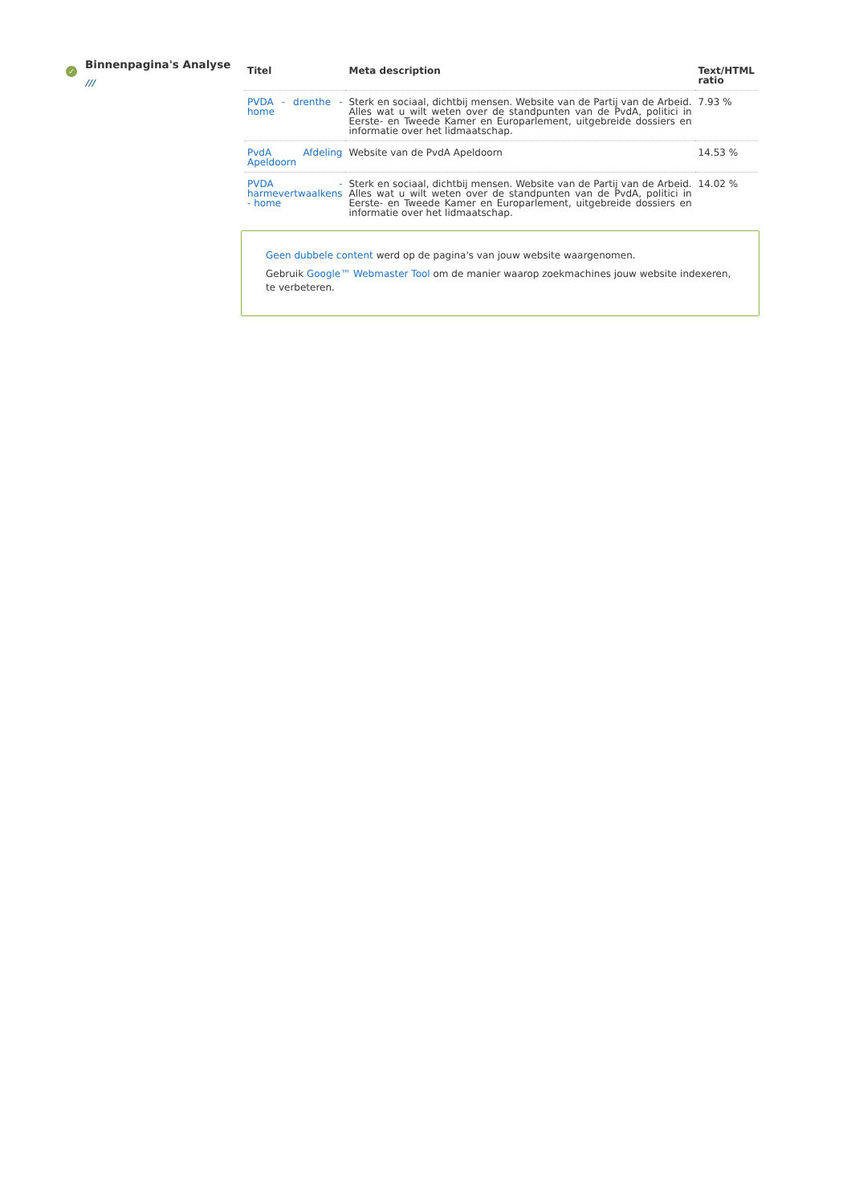✓
Binnenpagina's Analyse
///
| Titel | Meta description | Text/HTML ratio |
| --- | --- | --- |
| PVDA - drenthe - home | Sterk en sociaal, dichtbij mensen. Website van de Partij van de Arbeid. Alles wat u wilt weten over de standpunten van de PvdA, politici in Eerste- en Tweede Kamer en Europarlement, uitgebreide dossiers en informatie over het lidmaatschap. | 7.93 % |
| PvdA Afdeling Apeldoorn | Website van de PvdA Apeldoorn | 14.53 % |
| PVDA - harmevertwaalkens - home | Sterk en sociaal, dichtbij mensen. Website van de Partij van de Arbeid. Alles wat u wilt weten over de standpunten van de PvdA, politici in Eerste- en Tweede Kamer en Europarlement, uitgebreide dossiers en informatie over het lidmaatschap. | 14.02 % |
Geen dubbele content werd op de pagina's van jouw website waargenomen.
Gebruik Google™ Webmaster Tool om de manier waarop zoekmachines jouw website indexeren, te verbeteren.